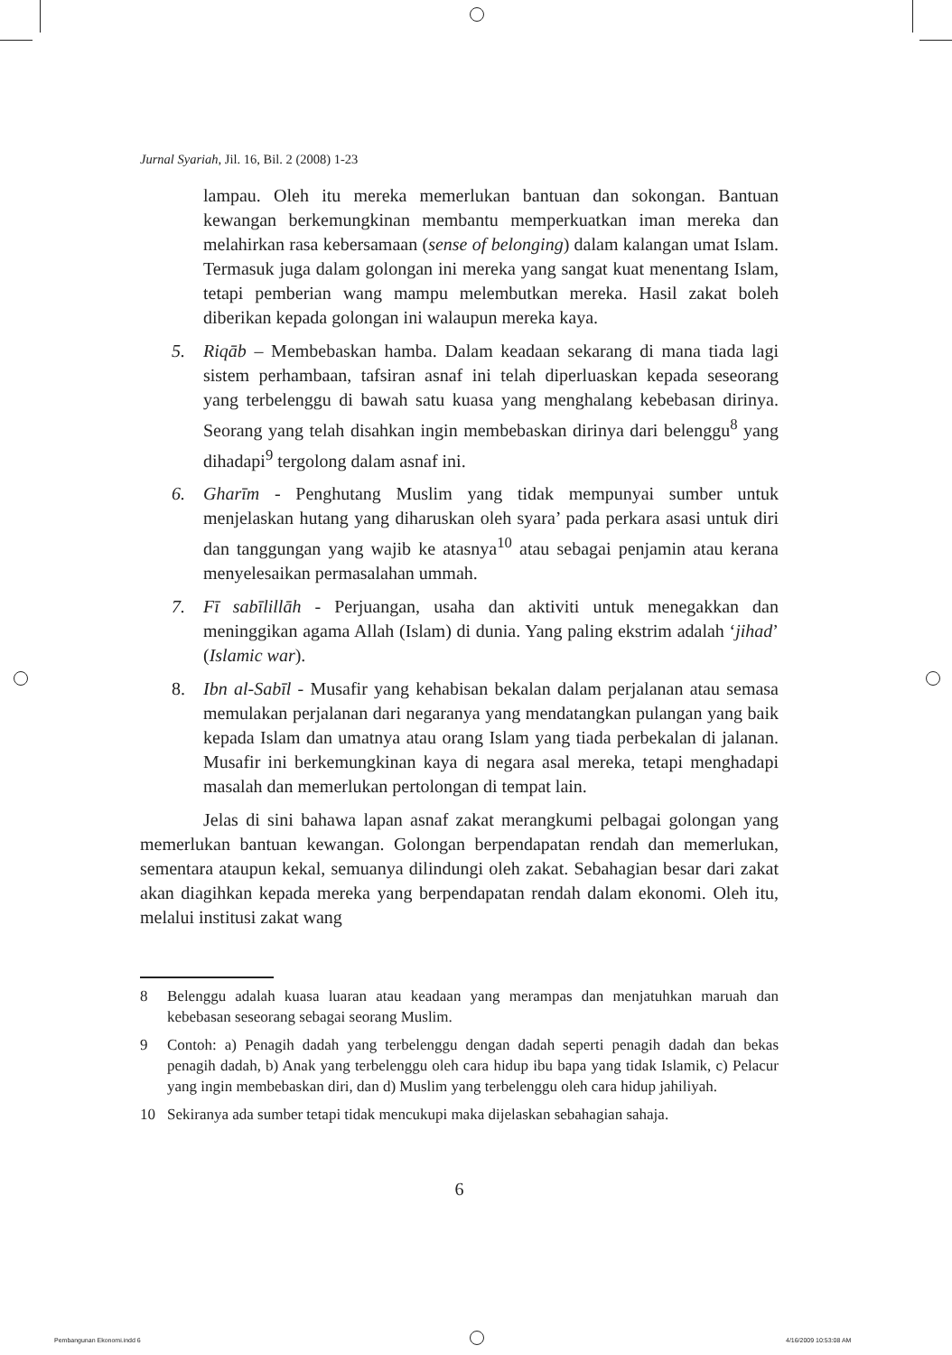Jurnal Syariah, Jil. 16, Bil. 2 (2008) 1-23
lampau. Oleh itu mereka memerlukan bantuan dan sokongan. Bantuan kewangan berkemungkinan membantu memperkuatkan iman mereka dan melahirkan rasa kebersamaan (sense of belonging) dalam kalangan umat Islam. Termasuk juga dalam golongan ini mereka yang sangat kuat menentang Islam, tetapi pemberian wang mampu melembutkan mereka. Hasil zakat boleh diberikan kepada golongan ini walaupun mereka kaya.
5. Riqāb – Membebaskan hamba. Dalam keadaan sekarang di mana tiada lagi sistem perhambaan, tafsiran asnaf ini telah diperluaskan kepada seseorang yang terbelenggu di bawah satu kuasa yang menghalang kebebasan dirinya. Seorang yang telah disahkan ingin membebaskan dirinya dari belenggu<sup>8</sup> yang dihadapi<sup>9</sup> tergolong dalam asnaf ini.
6. Gharīm - Penghutang Muslim yang tidak mempunyai sumber untuk menjelaskan hutang yang diharuskan oleh syara’ pada perkara asasi untuk diri dan tanggungan yang wajib ke atasnya<sup>10</sup> atau sebagai penjamin atau kerana menyelesaikan permasalahan ummah.
7. Fī sabīlillāh - Perjuangan, usaha dan aktiviti untuk menegakkan dan meninggikan agama Allah (Islam) di dunia. Yang paling ekstrim adalah ‘jihad’ (Islamic war).
8. Ibn al-Sabīl - Musafir yang kehabisan bekalan dalam perjalanan atau semasa memulakan perjalanan dari negaranya yang mendatangkan pulangan yang baik kepada Islam dan umatnya atau orang Islam yang tiada perbekalan di jalanan. Musafir ini berkemungkinan kaya di negara asal mereka, tetapi menghadapi masalah dan memerlukan pertolongan di tempat lain.
Jelas di sini bahawa lapan asnaf zakat merangkumi pelbagai golongan yang memerlukan bantuan kewangan. Golongan berpendapatan rendah dan memerlukan, sementara ataupun kekal, semuanya dilindungi oleh zakat. Sebahagian besar dari zakat akan diagihkan kepada mereka yang berpendapatan rendah dalam ekonomi. Oleh itu, melalui institusi zakat wang
8 Belenggu adalah kuasa luaran atau keadaan yang merampas dan menjatuhkan maruah dan kebebasan seseorang sebagai seorang Muslim.
9 Contoh: a) Penagih dadah yang terbelenggu dengan dadah seperti penagih dadah dan bekas penagih dadah, b) Anak yang terbelenggu oleh cara hidup ibu bapa yang tidak Islamik, c) Pelacur yang ingin membebaskan diri, dan d) Muslim yang terbelenggu oleh cara hidup jahiliyah.
10 Sekiranya ada sumber tetapi tidak mencukupi maka dijelaskan sebahagian sahaja.
6
Pembangunan Ekonomi.indd 6 4/16/2009 10:53:08 AM